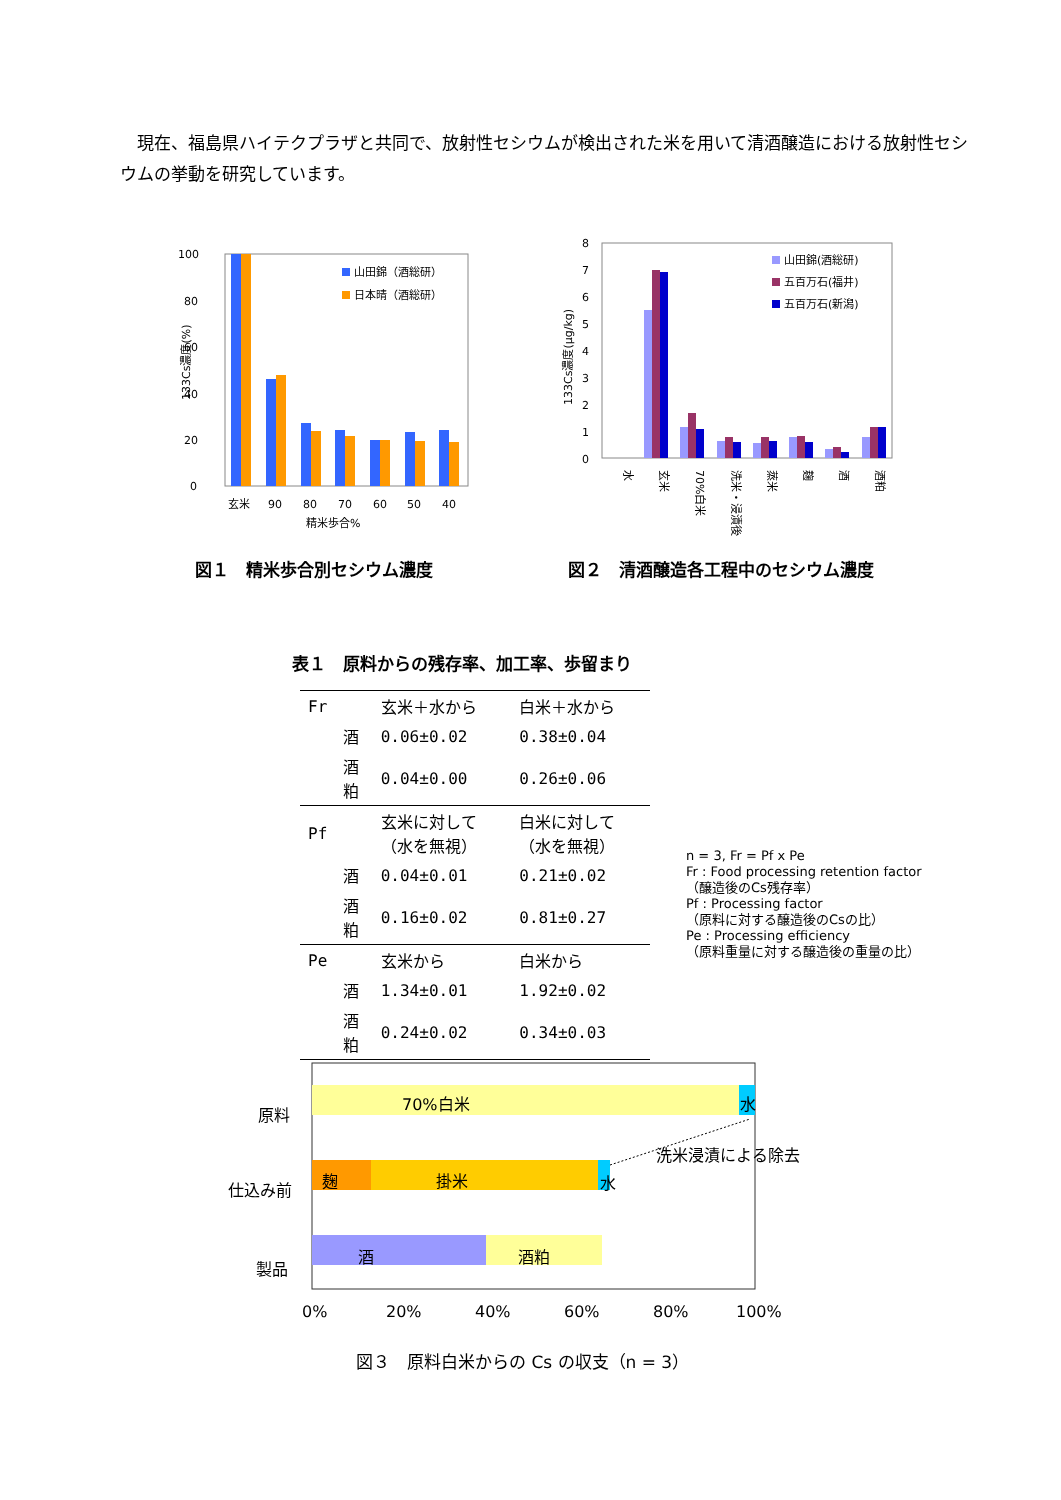現在、福島県ハイテクプラザと共同で、放射性セシウムが検出された米を用いて清酒醸造における放射性セシウムの挙動を研究しています。
100
80
60
40
20
0
山田錦（酒総研）
日本晴（酒総研）
玄米
90
80
70
60
50
40
精米歩合%
133Cs濃度(%)
図１　精米歩合別セシウム濃度
8
7
6
5
4
3
2
1
0
山田錦(酒総研)
五百万石(福井)
五百万石(新潟)
水
玄米
70%白米
洗米・浸漬後
蒸米
麹
酒
酒粕
133Cs濃度(μg/kg)
図２　清酒醸造各工程中のセシウム濃度
表１　原料からの残存率、加工率、歩留まり
| Fr | | 玄米＋水から | 白米＋水から |
| | 酒 | 0.06±0.02 | 0.38±0.04 |
| | 酒粕 | 0.04±0.00 | 0.26±0.06 |
| Pf | | 玄米に対して（水を無視） | 白米に対して（水を無視） |
| | 酒 | 0.04±0.01 | 0.21±0.02 |
| | 酒粕 | 0.16±0.02 | 0.81±0.27 |
| Pe | | 玄米から | 白米から |
| | 酒 | 1.34±0.01 | 1.92±0.02 |
| | 酒粕 | 0.24±0.02 | 0.34±0.03 |
n = 3, Fr = Pf x Pe
Fr : Food processing retention factor
（醸造後のCs残存率）
Pf : Processing factor
（原料に対する醸造後のCsの比）
Pe : Processing efficiency
（原料重量に対する醸造後の重量の比）
原料
仕込み前
製品
70%白米
水
麹
掛米
水
酒
酒粕
洗米浸漬による除去
0%
20%
40%
60%
80%
100%
図３　原料白米からの Cs の収支（n = 3）